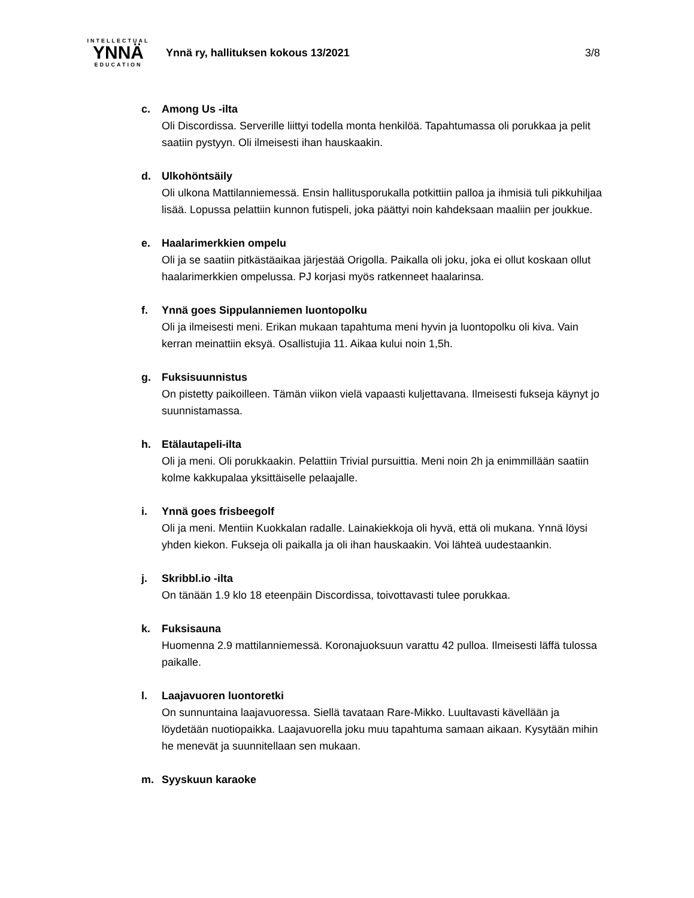INTELLECTUAL
YNNÄ
EDUCATION
Ynnä ry, hallituksen kokous 13/2021 3/8
c. Among Us -ilta
Oli Discordissa. Serverille liittyi todella monta henkilöä. Tapahtumassa oli porukkaa ja pelit saatiin pystyyn. Oli ilmeisesti ihan hauskaakin.
d. Ulkohöntsäily
Oli ulkona Mattilanniemessä. Ensin hallitusporukalla potkittiin palloa ja ihmisiä tuli pikkuhiljaa lisää. Lopussa pelattiin kunnon futispeli, joka päättyi noin kahdeksaan maaliin per joukkue.
e. Haalarimerkkien ompelu
Oli ja se saatiin pitkästäaikaa järjestää Origolla. Paikalla oli joku, joka ei ollut koskaan ollut haalarimerkkien ompelussa. PJ korjasi myös ratkenneet haalarinsa.
f. Ynnä goes Sippulanniemen luontopolku
Oli ja ilmeisesti meni. Erikan mukaan tapahtuma meni hyvin ja luontopolku oli kiva. Vain kerran meinattiin eksyä. Osallistujia 11. Aikaa kului noin 1,5h.
g. Fuksisuunnistus
On pistetty paikoilleen. Tämän viikon vielä vapaasti kuljettavana. Ilmeisesti fukseja käynyt jo suunnistamassa.
h. Etälautapeli-ilta
Oli ja meni. Oli porukkaakin. Pelattiin Trivial pursuittia. Meni noin 2h ja enimmillään saatiin kolme kakkupalaa yksittäiselle pelaajalle.
i. Ynnä goes frisbeegolf
Oli ja meni. Mentiin Kuokkalan radalle. Lainakiekkoja oli hyvä, että oli mukana. Ynnä löysi yhden kiekon. Fukseja oli paikalla ja oli ihan hauskaakin. Voi lähteä uudestaankin.
j. Skribbl.io -ilta
On tänään 1.9 klo 18 eteenpäin Discordissa, toivottavasti tulee porukkaa.
k. Fuksisauna
Huomenna 2.9 mattilanniemessä. Koronajuoksuun varattu 42 pulloa. Ilmeisesti läffä tulossa paikalle.
l. Laajavuoren luontoretki
On sunnuntaina laajavuoressa. Siellä tavataan Rare-Mikko. Luultavasti kävellään ja löydetään nuotiopaikka. Laajavuorella joku muu tapahtuma samaan aikaan. Kysytään mihin he menevät ja suunnitellaan sen mukaan.
m. Syyskuun karaoke